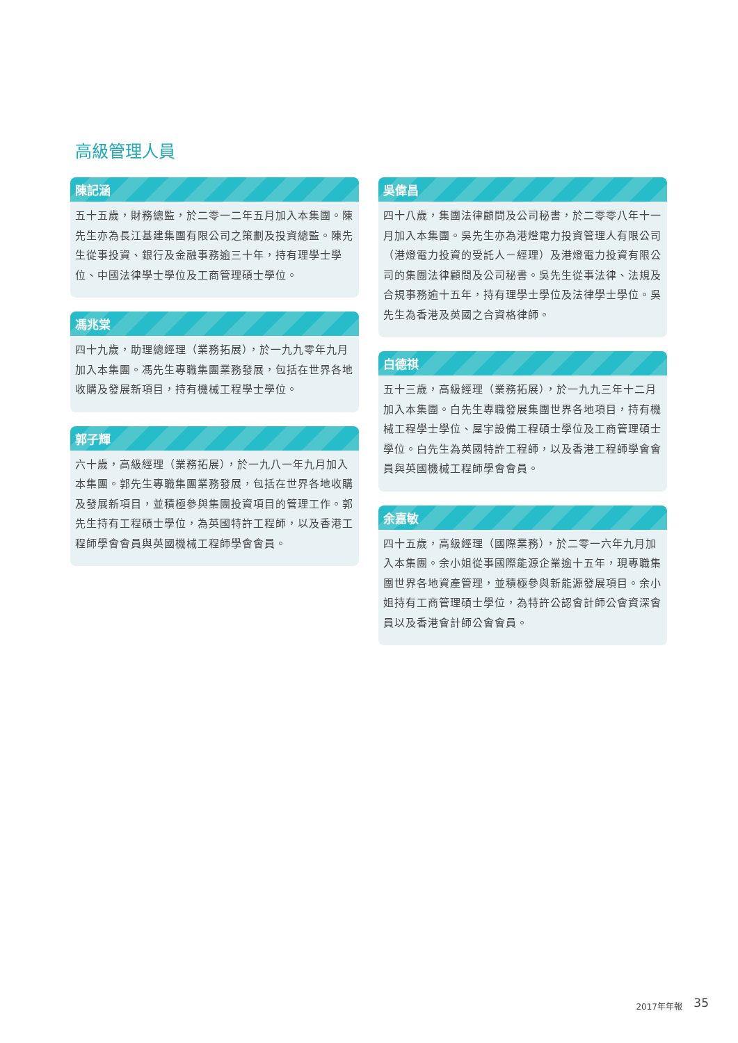高級管理人員
陳記涵
五十五歲，財務總監，於二零一二年五月加入本集團。陳先生亦為長江基建集團有限公司之策劃及投資總監。陳先生從事投資、銀行及金融事務逾三十年，持有理學士學位、中國法律學士學位及工商管理碩士學位。
馮兆棠
四十九歲，助理總經理（業務拓展），於一九九零年九月加入本集團。馮先生專職集團業務發展，包括在世界各地收購及發展新項目，持有機械工程學士學位。
郭子輝
六十歲，高級經理（業務拓展），於一九八一年九月加入本集團。郭先生專職集團業務發展，包括在世界各地收購及發展新項目，並積極參與集團投資項目的管理工作。郭先生持有工程碩士學位，為英國特許工程師，以及香港工程師學會會員與英國機械工程師學會會員。
吳偉昌
四十八歲，集團法律顧問及公司秘書，於二零零八年十一月加入本集團。吳先生亦為港燈電力投資管理人有限公司（港燈電力投資的受託人－經理）及港燈電力投資有限公司的集團法律顧問及公司秘書。吳先生從事法律、法規及合規事務逾十五年，持有理學士學位及法律學士學位。吳先生為香港及英國之合資格律師。
白德祺
五十三歲，高級經理（業務拓展），於一九九三年十二月加入本集團。白先生專職發展集團世界各地項目，持有機械工程學士學位、屋宇設備工程碩士學位及工商管理碩士學位。白先生為英國特許工程師，以及香港工程師學會會員與英國機械工程師學會會員。
余嘉敏
四十五歲，高級經理（國際業務），於二零一六年九月加入本集團。余小姐從事國際能源企業逾十五年，現專職集團世界各地資產管理，並積極參與新能源發展項目。余小姐持有工商管理碩士學位，為特許公認會計師公會資深會員以及香港會計師公會會員。
2017年年報 35